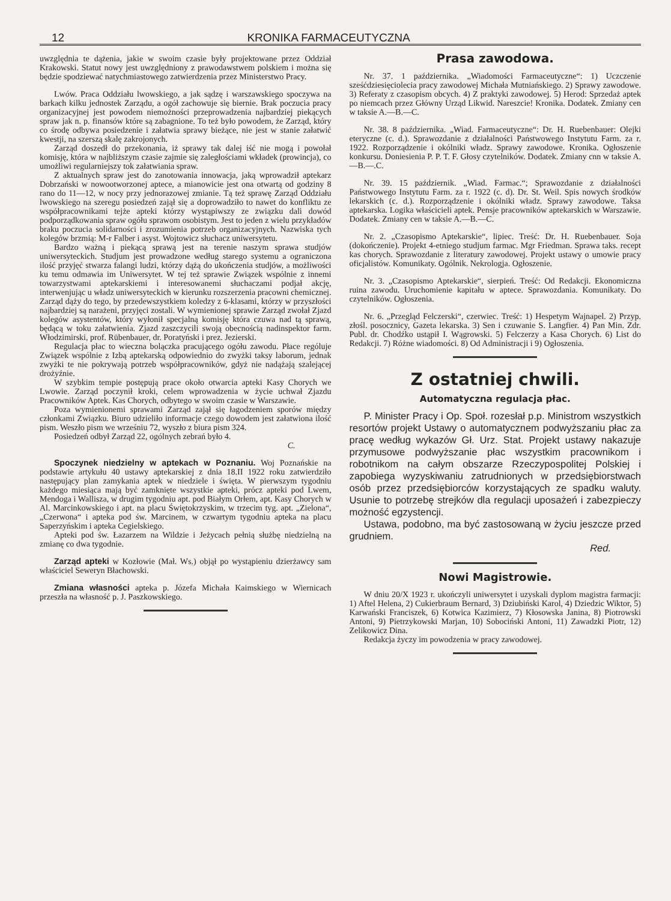12 KRONIKA FARMACEUTYCZNA
uwzględnia te dążenia, jakie w swoim czasie były projektowane przez Oddział Krakowski. Statut nowy jest uwzględniony z prawodawstwem polskiem i można się będzie spodziewać natychmiastowego zatwierdzenia przez Ministerstwo Pracy.
Lwów. Praca Oddziału lwowskiego, a jak sądzę i warszawskiego spoczywa na barkach kilku jednostek Zarządu, a ogół zachowuje się biernie. Brak poczucia pracy organizacyjnej jest powodem niemożności przeprowadzenia najbardziej piekących spraw jak n. p. finansów które są zabagnione. To też było powodem, że Zarząd, który co środę odbywa posiedzenie i załatwia sprawy bieżące, nie jest w stanie załatwić kwestji, na szerszą skalę zakrojonych.
Zarząd doszedł do przekonania, iż sprawy tak dalej iść nie mogą i powołał komisję, która w najbliższym czasie zajmie się zaległościami wkładek (prowincja), co umożliwi regularniejszy tok załatwiania spraw.
Z aktualnych spraw jest do zanotowania innowacja, jaką wprowadził aptekarz Dobrzański w nowootworzonej aptece, a mianowicie jest ona otwartą od godziny 8 rano do 11—12, w nocy przy jednorazowej zmianie. Tą też sprawę Zarząd Oddziału lwowskiego na szeregu posiedzeń zajął się a doprowadziło to nawet do konfliktu ze współpracownikami tejże apteki którzy wystąpiwszy ze związku dali dowód podporządkowania spraw ogółu sprawom osobistym. Jest to jeden z wielu przykładów braku poczucia solidarności i zrozumienia potrzeb organizacyjnych. Nazwiska tych kolegów brzmią: M-r Falber i asyst. Wojtowicz słuchacz uniwersytetu.
Bardzo ważną i piekącą sprawą jest na terenie naszym sprawa studjów uniwersyteckich. Studjum jest prowadzone według starego systemu a ograniczona ilość przyjęć stwarza falangi ludzi, którzy dążą do ukończenia studjów, a możliwości ku temu odmawia im Uniwersytet. W tej też sprawie Związek wspólnie z innemi towarzystwami aptekarskiemi i interesowanemi słuchaczami podjał akcję, interwenjując u władz uniwersyteckich w kierunku rozszerzenia pracowni chemicznej. Zarząd dąży do tego, by przedewszystkiem koledzy z 6-klasami, którzy w przyszłości najbardziej są narażeni, przyjęci zostali. W wymienionej sprawie Zarząd zwołał Zjazd kolegów asystentów, który wyłonił specjalną komisję która czuwa nad tą sprawą, będącą w toku załatwienia. Zjazd zaszczycili swoją obecnością nadinspektor farm. Włodzimirski, prof. Rübenbauer, dr. Poratyński i prez. Jezierski.
Regulacja płac to wieczna bolączka pracującego ogółu zawodu. Płace rególuje Związek wspólnie z Izbą aptekarską odpowiednio do zwyżki taksy laborum, jednak zwyżki te nie pokrywają potrzeb współpracowników, gdyż nie nadążają szalejącej drożyźnie.
W szybkim tempie postępują prace około otwarcia apteki Kasy Chorych we Lwowie. Zarząd poczynił kroki, celem wprowadzenia w życie uchwał Zjazdu Pracowników Aptek. Kas Chorych, odbytego w swoim czasie w Warszawie.
Poza wymienionemi sprawami Zarząd zajął się łagodzeniem sporów między członkami Związku. Biuro udzieliło informacje czego dowodem jest załatwiona ilość pism. Weszło pism we wrześniu 72, wyszło z biura pism 324.
Posiedzeń odbył Zarząd 22, ogólnych zebrań było 4.
C.
Spoczynek niedzielny w aptekach w Poznaniu. Woj Poznańskie na podstawie artykułu 40 ustawy aptekarskiej z dnia 18.II 1922 roku zatwierdziło następujący plan zamykania aptek w niedziele i święta. W pierwszym tygodniu każdego miesiąca mają być zamknięte wszystkie apteki, prócz apteki pod Lwem, Mendoga i Wallisza, w drugim tygodniu apt. pod Białym Orłem, apt. Kasy Chorych w Al. Marcinkowskiego i apt. na placu Świętokrzyskim, w trzecim tyg. apt. „Zielona“, „Czerwona“ i apteka pod św. Marcinem, w czwartym tygodniu apteka na placu Saperzyńskim i apteka Cegielskiego.
Apteki pod św. Łazarzem na Wildzie i Jeżycach pełnią służbę niedzielną na zmianę co dwa tygodnie.
Zarząd apteki w Kozłowie (Mał. Ws.) objął po wystąpieniu dzierżawcy sam właściciel Seweryn Błachowski.
Zmiana własności apteka p. Józefa Michała Kaimskiego w Wiernicach przeszła na własność p. J. Paszkowskiego.
Prasa zawodowa.
Nr. 37. 1 października. „Wiadomości Farmaceutyczne“: 1) Uczczenie sześćdziesięciolecia pracy zawodowej Michała Mutniańskiego. 2) Sprawy zawodowe. 3) Referaty z czasopism obcych. 4) Z praktyki zawodowej. 5) Herod: Sprzedaż aptek po niemcach przez Główny Urząd Likwid. Nareszcie! Kronika. Dodatek. Zmiany cen w taksie A.—B.—C.
Nr. 38. 8 października. „Wiad. Farmaceutyczne“: Dr. H. Ruebenbauer: Olejki eteryczne (c. d.). Sprawozdanie z działalności Państwowego Instytutu Farm. za r. 1922. Rozporządzenie i okólniki władz. Sprawy zawodowe. Kronika. Ogłoszenie konkursu. Doniesienia P. P. T. F. Głosy czytelników. Dodatek. Zmiany cnn w taksie A.—B.—.C.
Nr. 39. 15 październik. „Wiad. Farmac.“; Sprawozdanie z działalności Państwowego Instytutu Farm. za r. 1922 (c. d). Dr. St. Weil. Spis nowych środków lekarskich (c. d.). Rozporządzenie i okólniki władz. Sprawy zawodowe. Taksa aptekarska. Logika właścicieli aptek. Pensje pracowników aptekarskich w Warszawie. Dodatek. Zmiany cen w taksie A.—B.—C.
Nr. 2. „Czasopismo Aptekarskie“, lipiec. Treść: Dr. H. Ruebenbauer. Soja (dokończenie). Projekt 4-etniego studjum farmac. Mgr Friedman. Sprawa taks. recept kas chorych. Sprawozdanie z literatury zawodowej. Projekt ustawy o umowie pracy oficjalistów. Komunikaty. Ogólnik. Nekrologja. Ogłoszenie.
Nr. 3. „Czasopismo Aptekarskie“, sierpień. Treść: Od Redakcji. Ekonomiczna ruina zawodu. Uruchomienie kapitału w aptece. Sprawozdania. Komunikaty. Do czytelników. Ogłoszenia.
Nr. 6. „Przegląd Felczerski“, czerwiec. Treść: 1) Hespetym Wajnapel. 2) Przyp. złośl. posocznicy, Gazeta lekarska. 3) Sen i czuwanie S. Langfier. 4) Pan Min. Zdr. Publ. dr. Chodźko ustąpił I. Wągrowski. 5) Felczerzy a Kasa Chorych. 6) List do Redakcji. 7) Różne wiadomości. 8) Od Administracji i 9) Ogłoszenia.
Z ostatniej chwili.
Automatyczna regulacja płac.
P. Minister Pracy i Op. Społ. rozesłał p.p. Ministrom wszystkich resortów projekt Ustawy o automatycznem podwyższaniu płac za pracę według wykazów Gł. Urz. Stat. Projekt ustawy nakazuje przymusowe podwyższanie płac wszystkim pracownikom i robotnikom na całym obszarze Rzeczypospolitej Polskiej i zapobiega wyzyskiwaniu zatrudnionych w przedsiębiorstwach osób przez przedsiębiorców korzystających ze spadku waluty. Usunie to potrzebę strejków dla regulacji uposażeń i zabezpieczy możność egzystencji.
Ustawa, podobno, ma być zastosowaną w życiu jeszcze przed grudniem.
Red.
Nowi Magistrowie.
W dniu 20/X 1923 r. ukończyli uniwersytet i uzyskali dyplom magistra farmacji: 1) Aftel Helena, 2) Cukierbraum Bernard, 3) Dziubiński Karol, 4) Dziedzic Wiktor, 5) Karwański Franciszek, 6) Kotwica Kazimierz, 7) Kłosowska Janina, 8) Piotrowski Antoni, 9) Pietrzykowski Marjan, 10) Sobociński Antoni, 11) Zawadzki Piotr, 12) Zelikowicz Dina.
Redakcja życzy im powodzenia w pracy zawodowej.